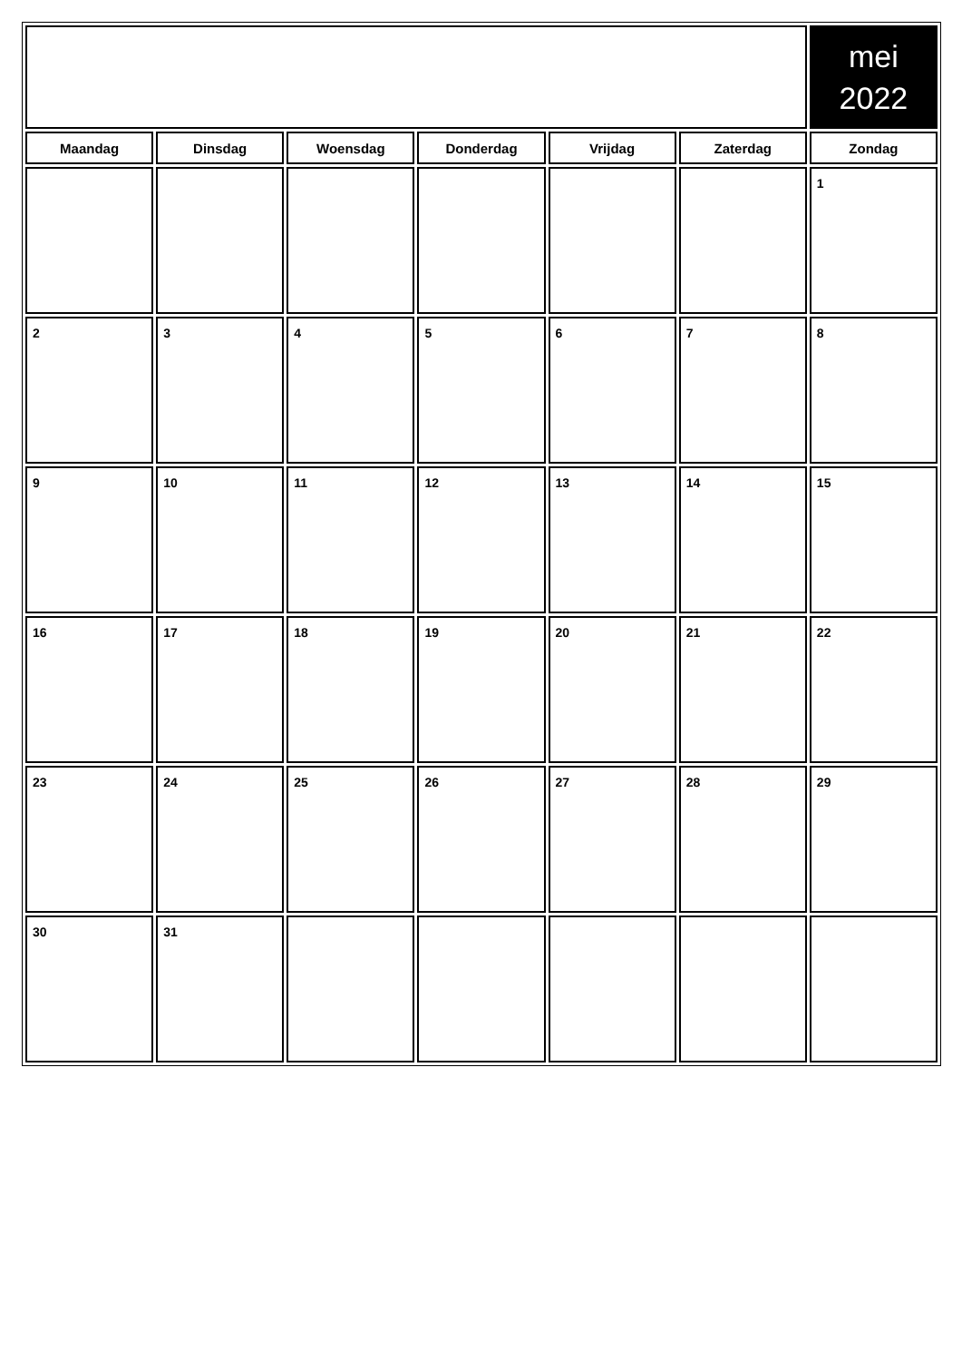| | | | | | | mei 2022 |
| Maandag | Dinsdag | Woensdag | Donderdag | Vrijdag | Zaterdag | Zondag |
| | | | | | | 1 |
| 2 | 3 | 4 | 5 | 6 | 7 | 8 |
| 9 | 10 | 11 | 12 | 13 | 14 | 15 |
| 16 | 17 | 18 | 19 | 20 | 21 | 22 |
| 23 | 24 | 25 | 26 | 27 | 28 | 29 |
| 30 | 31 | | | | | |